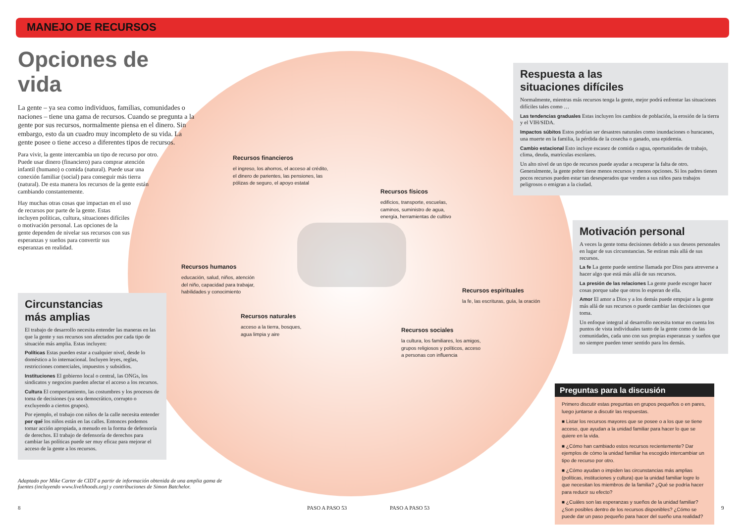MANEJO DE RECURSOS
Opciones de vida
La gente – ya sea como individuos, familias, comunidades o naciones – tiene una gama de recursos. Cuando se pregunta a la gente por sus recursos, normalmente piensa en el dinero. Sin embargo, esto da un cuadro muy incompleto de su vida. La gente posee o tiene acceso a diferentes tipos de recursos.
Para vivir, la gente intercambia un tipo de recurso por otro. Puede usar dinero (financiero) para comprar atención infantil (humano) o comida (natural). Puede usar una conexión familiar (social) para conseguir más tierra (natural). De esta manera los recursos de la gente están cambiando constantemente.
Hay muchas otras cosas que impactan en el uso de recursos por parte de la gente. Estas incluyen políticas, cultura, situaciones difíciles o motivación personal. Las opciones de la gente dependen de nivelar sus recursos con sus esperanzas y sueños para convertir sus esperanzas en realidad.
Recursos financieros
el ingreso, los ahorros, el acceso al crédito, el dinero de parientes, las pensiones, las pólizas de seguro, el apoyo estatal
Recursos físicos
edificios, transporte, escuelas, caminos, suministro de agua, energía, herramientas de cultivo
Recursos humanos
educación, salud, niños, atención del niño, capacidad para trabajar, habilidades y conocimiento
Recursos espirituales
la fe, las escrituras, guía, la oración
Recursos naturales
acceso a la tierra, bosques, agua limpia y aire
Recursos sociales
la cultura, los familiares, los amigos, grupos religiosos y políticos, acceso a personas con influencia
Respuesta a las
situaciones difíciles
Normalmente, mientras más recursos tenga la gente, mejor podrá enfrentar las situaciones difíciles tales como …
Las tendencias graduales Estas incluyen los cambios de población, la erosión de la tierra y el VIH/SIDA.
Impactos súbitos Estos podrían ser desastres naturales como inundaciones o huracanes, una muerte en la familia, la pérdida de la cosecha o ganado, una epidemia.
Cambio estacional Esto incluye escasez de comida o agua, oportunidades de trabajo, clima, deuda, matrículas escolares.
Un alto nivel de un tipo de recursos puede ayudar a recuperar la falta de otro. Generalmente, la gente pobre tiene menos recursos y menos opciones. Si los padres tienen pocos recursos pueden estar tan desesperados que venden a sus niños para trabajos peligrosos o emigran a la ciudad.
Motivación personal
A veces la gente toma decisiones debido a sus deseos personales en lugar de sus circunstancias. Se estiran más allá de sus recursos.
La fe La gente puede sentirse llamada por Dios para atreverse a hacer algo que está más allá de sus recursos.
La presión de las relaciones La gente puede escoger hacer cosas porque sabe que otros lo esperan de ella.
Amor El amor a Dios y a los demás puede empujar a la gente más allá de sus recursos o puede cambiar las decisiones que toma.
Un enfoque integral al desarrollo necesita tomar en cuenta los puntos de vista individuales tanto de la gente como de las comunidades, cada uno con sus propias esperanzas y sueños que no siempre pueden tener sentido para los demás.
Circunstancias
más amplias
El trabajo de desarrollo necesita entender las maneras en las que la gente y sus recursos son afectados por cada tipo de situación más amplia. Estas incluyen:
Políticas Estas pueden estar a cualquier nivel, desde lo doméstico a lo internacional. Incluyen leyes, reglas, restricciones comerciales, impuestos y subsidios.
Instituciones El gobierno local o central, las ONGs, los sindicatos y negocios pueden afectar el acceso a los recursos.
Cultura El comportamiento, las costumbres y los procesos de toma de decisiones (ya sea democrático, corrupto o excluyendo a ciertos grupos).
Por ejemplo, el trabajo con niños de la calle necesita entender por qué los niños están en las calles. Entonces podemos tomar acción apropiada, a menudo en la forma de defensoría de derechos. El trabajo de defensoría de derechos para cambiar las políticas puede ser muy eficaz para mejorar el acceso de la gente a los recursos.
Preguntas para la discusión
Primero discutir estas preguntas en grupos pequeños o en pares, luego juntarse a discutir las respuestas.
■ Listar los recursos mayores que se posee o a los que se tiene acceso, que ayudan a la unidad familiar para hacer lo que se quiere en la vida.
■ ¿Cómo han cambiado estos recursos recientemente? Dar ejemplos de cómo la unidad familiar ha escogido intercambiar un tipo de recurso por otro.
■ ¿Cómo ayudan o impiden las circunstancias más amplias (políticas, instituciones y cultura) que la unidad familiar logre lo que necesitan los miembros de la familia? ¿Qué se podría hacer para reducir su efecto?
■ ¿Cuáles son las esperanzas y sueños de la unidad familiar? ¿Son posibles dentro de los recursos disponibles? ¿Cómo se puede dar un paso pequeño para hacer del sueño una realidad?
Adaptado por Mike Carter de CIDT a partir de información obtenida de una amplia gama de fuentes (incluyendo www.livelihoods.org) y contribuciones de Simon Batchelor.
8 PASO A PASO 53 PASO A PASO 53 9